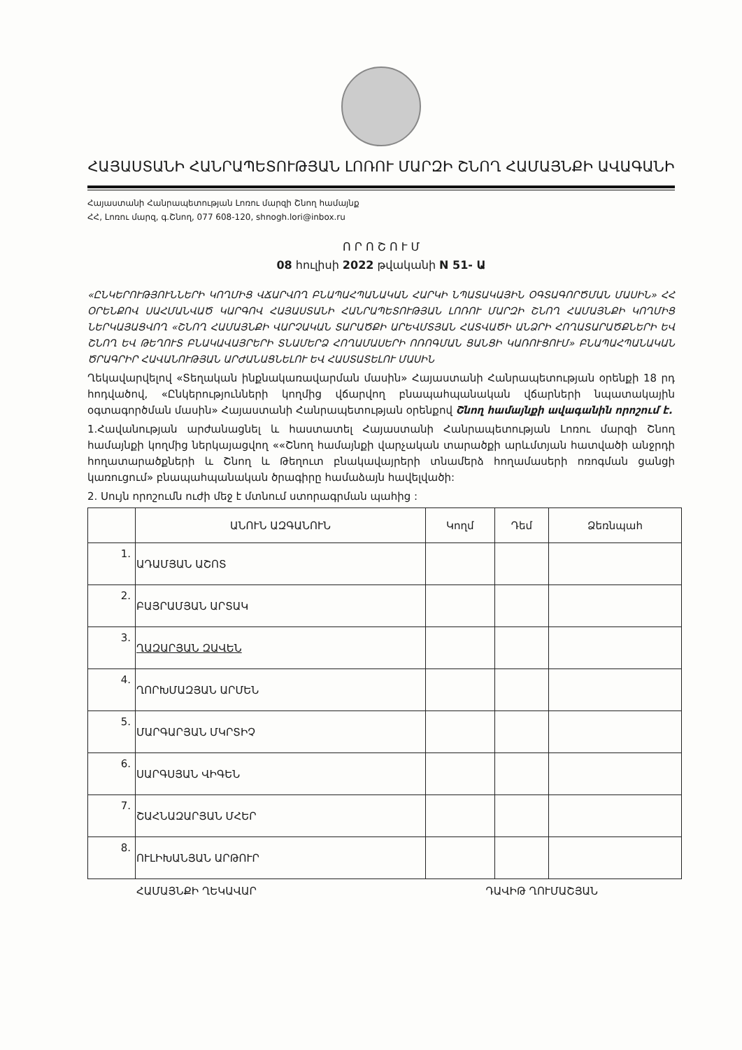ՀԱՅԱՍՏԱՆԻ ՀԱՆՐԱՊԵՏՈՒԹՅԱՆ ԼՈՌՈՒ ՄԱՐԶԻ ՇՆՈՂ ՀԱՄԱՅՆՔԻ ԱՎԱԳԱՆԻ
Հայաստանի Հանրապետության Լոռու մարզի Շնող համայնք
ՀՀ, Լոռու մարզ, գ.Շնող, 077 608-120, shnogh.lori@inbox.ru
Ո Ր Ո Շ Ո Ւ Մ
08 հուլիսի 2022 թվականի N 51- Ա
«ԸՆԿԵՐՈՒԹՅՈՒՆՆԵՐԻ ԿՈՂՄԻՑ ՎՃԱՐՎՈՂ ԲՆԱՊԱՀՊԱՆԱԿԱՆ ՀԱՐԿԻ ՆՊԱՏԱԿԱՅԻՆ ՕԳՏԱԳՈՐԾՄԱՆ ՄԱՍԻՆ» ՀՀ ՕՐԵՆՔՈՎ ՍԱՀՄԱՆՎԱԾ ԿԱՐԳՈՎ ՀԱՅԱՍՏԱՆԻ ՀԱՆՐԱՊԵՏՈՒԹՅԱՆ ԼՈՌՈՒ ՄԱՐԶԻ ՇՆՈՂ ՀԱՄԱՅՆՔԻ ԿՈՂՄԻՑ ՆԵՐԿԱՅԱՑՎՈՂ «ՇՆՈՂ ՀԱՄԱՅՆՔԻ ՎԱՐՉԱԿԱՆ ՏԱՐԱԾՔԻ ԱՐԵՎՄՏՅԱՆ ՀԱՏՎԱԾԻ ԱՆՁՐԻ ՀՈՂԱՏԱՐԱԾՔՆԵՐԻ ԵՎ ՇՆՈՂ ԵՎ ԹԵՂՈՒՏ ԲՆԱԿԱՎԱՅՐԵՐԻ ՏՆԱՄԵՐՁ ՀՈՂԱՄԱՍԵՐԻ ՈՌՈԳՄԱՆ ՑԱՆՑԻ ԿԱՌՈՒՑՈՒՄ» ԲՆԱՊԱՀՊԱՆԱԿԱՆ ԾՐԱԳՐԻՐ ՀԱՎԱՆՈՒԹՅԱՆ ԱՐԺԱՆԱՑՆԵԼՈՒ ԵՎ ՀԱՍՏԱՏԵԼՈՒ ՄԱՍԻՆ
Ղեկավարվելով «Տեղական ինքնակառավարման մասին» Հայաստանի Հանրապետության օրենքի 18 րդ հոդվածով, «Ընկերությունների կողմից վճարվող բնապահպանական վճարների նպատակային օգտագործման մասին» Հայաստանի Հանրապետության օրենքով Շնող համայնքի ավագանին որոշում է.
1.Հավանության արժանացնել և հաստատել Հայաստանի Հանրապետության Լոռու մարզի Շնող համայնքի կողմից ներկայացվող ««Շնող համայնքի վարչական տարածքի արևմտյան հատվածի անջրդի հողատարածքների և Շնող և Թեղուտ բնակավայրերի տնամերձ հողամասերի ոռոգման ցանցի կառուցում» բնապահպանական ծրագիրը համաձայն հավելվածի:
2. Սույն որոշումն ուժի մեջ է մտնում ստորագրման պահից :
| | ԱՆՈՒՆ ԱԶԳԱՆՈՒՆ | Կողմ | Դեմ | Ձեռնպահ |
| --- | --- | --- | --- | --- |
| 1. | ԱԴԱՄՅԱՆ ԱՇՈՏ | | | |
| 2. | ԲԱՅՐԱՄՅԱՆ ԱՐՏԱԿ | | | |
| 3. | ՂԱԶԱՐՅԱՆ ԶԱՎԵՆ | | | |
| 4. | ՂՈՐԽՄԱԶՅԱՆ ԱՐՄԵՆ | | | |
| 5. | ՄԱՐԳԱՐՅԱՆ ՄԿՐՏԻՉ | | | |
| 6. | ՍԱՐԳՍՅԱՆ ՎԻԳԵՆ | | | |
| 7. | ՇԱՀՆԱԶԱՐՅԱՆ ՄՀԵՐ | | | |
| 8. | ՈՒԼԻԽԱՆՅԱՆ ԱՐԹՈՒՐ | | | |
ՀԱՄԱՅՆՔԻ ՂԵԿԱՎԱՐ ԴԱՎԻԹ ՂՈՒՄԱՇՅԱՆ